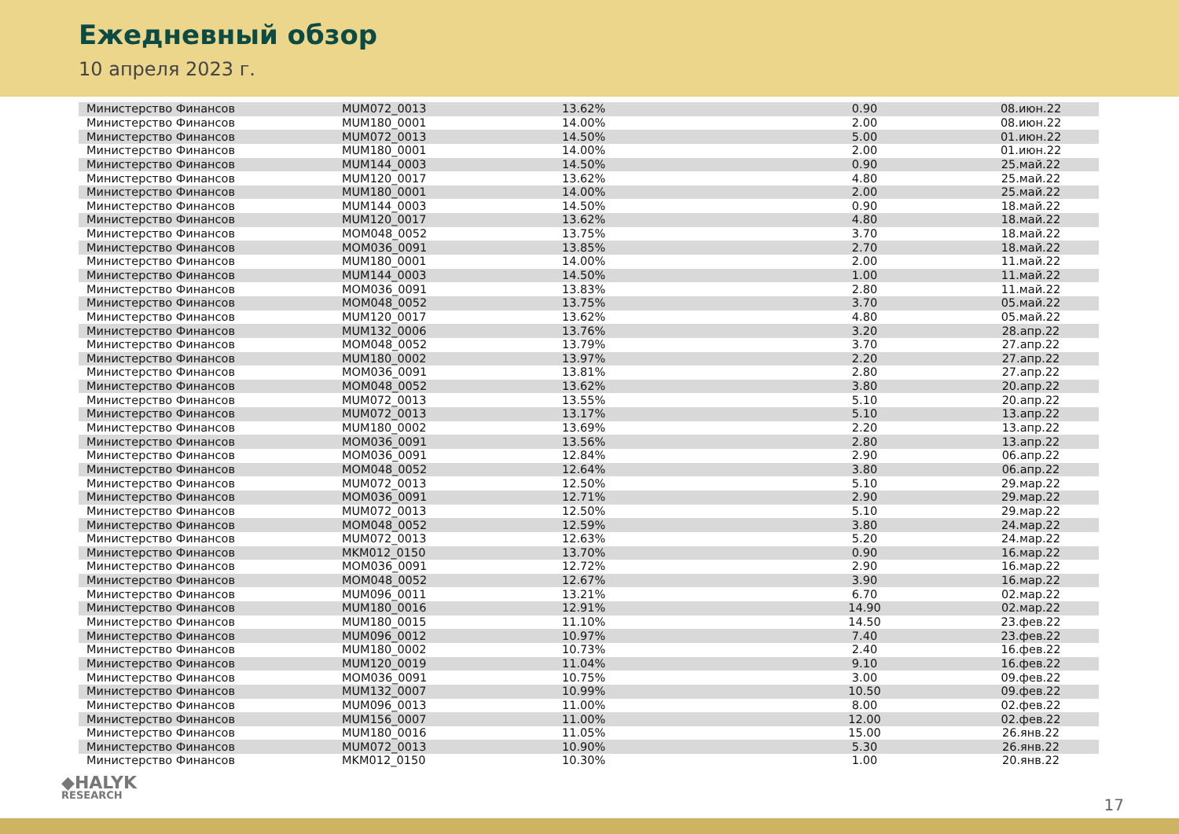Ежедневный обзор
10 апреля 2023 г.
| Министерство Финансов | MUM072_0013 | 13.62% | 0.90 | 08.июн.22 |
| Министерство Финансов | MUM180_0001 | 14.00% | 2.00 | 08.июн.22 |
| Министерство Финансов | MUM072_0013 | 14.50% | 5.00 | 01.июн.22 |
| Министерство Финансов | MUM180_0001 | 14.00% | 2.00 | 01.июн.22 |
| Министерство Финансов | MUM144_0003 | 14.50% | 0.90 | 25.май.22 |
| Министерство Финансов | MUM120_0017 | 13.62% | 4.80 | 25.май.22 |
| Министерство Финансов | MUM180_0001 | 14.00% | 2.00 | 25.май.22 |
| Министерство Финансов | MUM144_0003 | 14.50% | 0.90 | 18.май.22 |
| Министерство Финансов | MUM120_0017 | 13.62% | 4.80 | 18.май.22 |
| Министерство Финансов | MOM048_0052 | 13.75% | 3.70 | 18.май.22 |
| Министерство Финансов | MOM036_0091 | 13.85% | 2.70 | 18.май.22 |
| Министерство Финансов | MUM180_0001 | 14.00% | 2.00 | 11.май.22 |
| Министерство Финансов | MUM144_0003 | 14.50% | 1.00 | 11.май.22 |
| Министерство Финансов | MOM036_0091 | 13.83% | 2.80 | 11.май.22 |
| Министерство Финансов | MOM048_0052 | 13.75% | 3.70 | 05.май.22 |
| Министерство Финансов | MUM120_0017 | 13.62% | 4.80 | 05.май.22 |
| Министерство Финансов | MUM132_0006 | 13.76% | 3.20 | 28.апр.22 |
| Министерство Финансов | MOM048_0052 | 13.79% | 3.70 | 27.апр.22 |
| Министерство Финансов | MUM180_0002 | 13.97% | 2.20 | 27.апр.22 |
| Министерство Финансов | MOM036_0091 | 13.81% | 2.80 | 27.апр.22 |
| Министерство Финансов | MOM048_0052 | 13.62% | 3.80 | 20.апр.22 |
| Министерство Финансов | MUM072_0013 | 13.55% | 5.10 | 20.апр.22 |
| Министерство Финансов | MUM072_0013 | 13.17% | 5.10 | 13.апр.22 |
| Министерство Финансов | MUM180_0002 | 13.69% | 2.20 | 13.апр.22 |
| Министерство Финансов | MOM036_0091 | 13.56% | 2.80 | 13.апр.22 |
| Министерство Финансов | MOM036_0091 | 12.84% | 2.90 | 06.апр.22 |
| Министерство Финансов | MOM048_0052 | 12.64% | 3.80 | 06.апр.22 |
| Министерство Финансов | MUM072_0013 | 12.50% | 5.10 | 29.мар.22 |
| Министерство Финансов | MOM036_0091 | 12.71% | 2.90 | 29.мар.22 |
| Министерство Финансов | MUM072_0013 | 12.50% | 5.10 | 29.мар.22 |
| Министерство Финансов | MOM048_0052 | 12.59% | 3.80 | 24.мар.22 |
| Министерство Финансов | MUM072_0013 | 12.63% | 5.20 | 24.мар.22 |
| Министерство Финансов | MKM012_0150 | 13.70% | 0.90 | 16.мар.22 |
| Министерство Финансов | MOM036_0091 | 12.72% | 2.90 | 16.мар.22 |
| Министерство Финансов | MOM048_0052 | 12.67% | 3.90 | 16.мар.22 |
| Министерство Финансов | MUM096_0011 | 13.21% | 6.70 | 02.мар.22 |
| Министерство Финансов | MUM180_0016 | 12.91% | 14.90 | 02.мар.22 |
| Министерство Финансов | MUM180_0015 | 11.10% | 14.50 | 23.фев.22 |
| Министерство Финансов | MUM096_0012 | 10.97% | 7.40 | 23.фев.22 |
| Министерство Финансов | MUM180_0002 | 10.73% | 2.40 | 16.фев.22 |
| Министерство Финансов | MUM120_0019 | 11.04% | 9.10 | 16.фев.22 |
| Министерство Финансов | MOM036_0091 | 10.75% | 3.00 | 09.фев.22 |
| Министерство Финансов | MUM132_0007 | 10.99% | 10.50 | 09.фев.22 |
| Министерство Финансов | MUM096_0013 | 11.00% | 8.00 | 02.фев.22 |
| Министерство Финансов | MUM156_0007 | 11.00% | 12.00 | 02.фев.22 |
| Министерство Финансов | MUM180_0016 | 11.05% | 15.00 | 26.янв.22 |
| Министерство Финансов | MUM072_0013 | 10.90% | 5.30 | 26.янв.22 |
| Министерство Финансов | MKM012_0150 | 10.30% | 1.00 | 20.янв.22 |
◆HALYK
RESEARCH
17